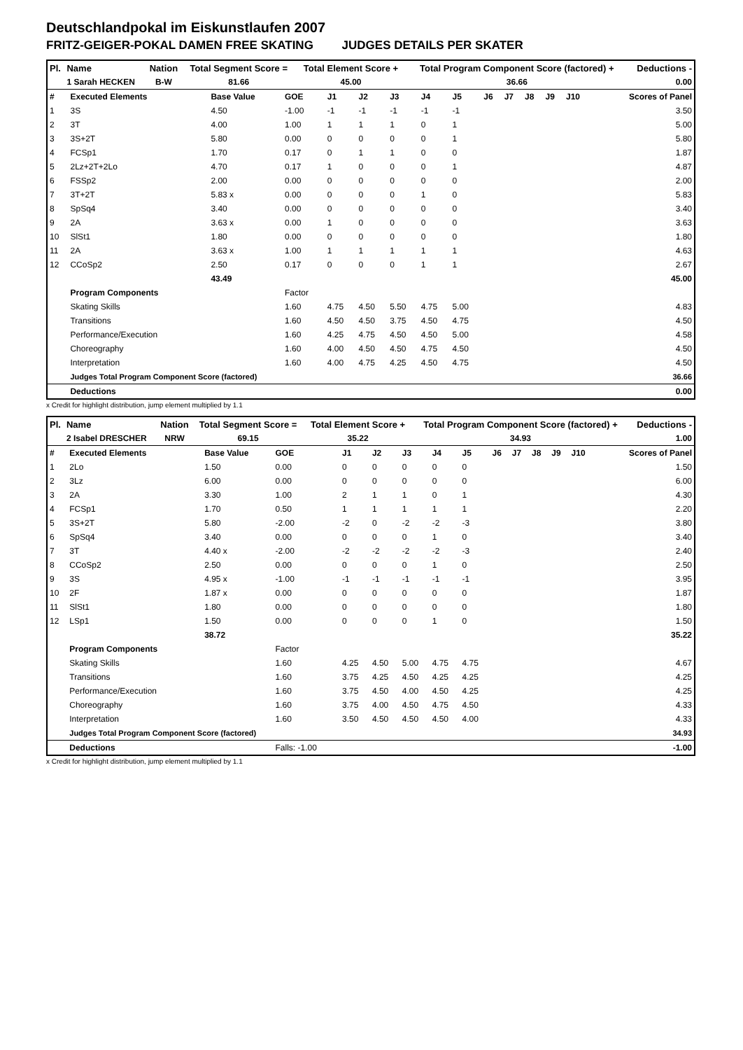Deutschlandpokal im Eiskunstlaufen 2007
FRITZ-GEIGER-POKAL DAMEN FREE SKATING JUDGES DETAILS PER SKATER
| Pl. | Name | Nation | Total Segment Score = | Total Element Score + | Total Program Component Score (factored) + | Deductions - |
| --- | --- | --- | --- | --- | --- | --- |
| | 1 Sarah HECKEN | B-W | 81.66 | 45.00 | 36.66 | 0.00 |
| # | Executed Elements | Base Value | GOE | J1 | J2 | J3 | J4 | J5 | J6 | J7 | J8 | J9 | J10 | Scores of Panel |
| 1 | 3S | 4.50 | -1.00 | -1 | -1 | -1 | -1 | -1 | | | | | | 3.50 |
| 2 | 3T | 4.00 | 1.00 | 1 | 1 | 1 | 0 | 1 | | | | | | 5.00 |
| 3 | 3S+2T | 5.80 | 0.00 | 0 | 0 | 0 | 0 | 1 | | | | | | 5.80 |
| 4 | FCSp1 | 1.70 | 0.17 | 0 | 1 | 1 | 0 | 0 | | | | | | 1.87 |
| 5 | 2Lz+2T+2Lo | 4.70 | 0.17 | 1 | 0 | 0 | 0 | 1 | | | | | | 4.87 |
| 6 | FSSp2 | 2.00 | 0.00 | 0 | 0 | 0 | 0 | 0 | | | | | | 2.00 |
| 7 | 3T+2T | 5.83 x | 0.00 | 0 | 0 | 0 | 1 | 0 | | | | | | 5.83 |
| 8 | SpSq4 | 3.40 | 0.00 | 0 | 0 | 0 | 0 | 0 | | | | | | 3.40 |
| 9 | 2A | 3.63 x | 0.00 | 1 | 0 | 0 | 0 | 0 | | | | | | 3.63 |
| 10 | SlSt1 | 1.80 | 0.00 | 0 | 0 | 0 | 0 | 0 | | | | | | 1.80 |
| 11 | 2A | 3.63 x | 1.00 | 1 | 1 | 1 | 1 | 1 | | | | | | 4.63 |
| 12 | CCoSp2 | 2.50 | 0.17 | 0 | 0 | 0 | 1 | 1 | | | | | | 2.67 |
| | | 43.49 | | | | | | | | | | | | 45.00 |
| | Program Components | | Factor | | | | | | | | | | | |
| | Skating Skills | | 1.60 | 4.75 | 4.50 | 5.50 | 4.75 | 5.00 | | | | | | 4.83 |
| | Transitions | | 1.60 | 4.50 | 4.50 | 3.75 | 4.50 | 4.75 | | | | | | 4.50 |
| | Performance/Execution | | 1.60 | 4.25 | 4.75 | 4.50 | 4.50 | 5.00 | | | | | | 4.58 |
| | Choreography | | 1.60 | 4.00 | 4.50 | 4.50 | 4.75 | 4.50 | | | | | | 4.50 |
| | Interpretation | | 1.60 | 4.00 | 4.75 | 4.25 | 4.50 | 4.75 | | | | | | 4.50 |
| | Judges Total Program Component Score (factored) | | | | | | | | | | | | | 36.66 |
| | Deductions | | | | | | | | | | | | | 0.00 |
x Credit for highlight distribution, jump element multiplied by 1.1
| Pl. | Name | Nation | Total Segment Score = | Total Element Score + | Total Program Component Score (factored) + | Deductions - |
| --- | --- | --- | --- | --- | --- | --- |
| | 2 Isabel DRESCHER | NRW | 69.15 | 35.22 | 34.93 | 1.00 |
| # | Executed Elements | Base Value | GOE | J1 | J2 | J3 | J4 | J5 | J6 | J7 | J8 | J9 | J10 | Scores of Panel |
| 1 | 2Lo | 1.50 | 0.00 | 0 | 0 | 0 | 0 | 0 | | | | | | 1.50 |
| 2 | 3Lz | 6.00 | 0.00 | 0 | 0 | 0 | 0 | 0 | | | | | | 6.00 |
| 3 | 2A | 3.30 | 1.00 | 2 | 1 | 1 | 0 | 1 | | | | | | 4.30 |
| 4 | FCSp1 | 1.70 | 0.50 | 1 | 1 | 1 | 1 | 1 | | | | | | 2.20 |
| 5 | 3S+2T | 5.80 | -2.00 | -2 | 0 | -2 | -2 | -3 | | | | | | 3.80 |
| 6 | SpSq4 | 3.40 | 0.00 | 0 | 0 | 0 | 1 | 0 | | | | | | 3.40 |
| 7 | 3T | 4.40 x | -2.00 | -2 | -2 | -2 | -2 | -3 | | | | | | 2.40 |
| 8 | CCoSp2 | 2.50 | 0.00 | 0 | 0 | 0 | 1 | 0 | | | | | | 2.50 |
| 9 | 3S | 4.95 x | -1.00 | -1 | -1 | -1 | -1 | -1 | | | | | | 3.95 |
| 10 | 2F | 1.87 x | 0.00 | 0 | 0 | 0 | 0 | 0 | | | | | | 1.87 |
| 11 | SlSt1 | 1.80 | 0.00 | 0 | 0 | 0 | 0 | 0 | | | | | | 1.80 |
| 12 | LSp1 | 1.50 | 0.00 | 0 | 0 | 0 | 1 | 0 | | | | | | 1.50 |
| | | 38.72 | | | | | | | | | | | | 35.22 |
| | Program Components | | Factor | | | | | | | | | | | |
| | Skating Skills | | 1.60 | 4.25 | 4.50 | 5.00 | 4.75 | 4.75 | | | | | | 4.67 |
| | Transitions | | 1.60 | 3.75 | 4.25 | 4.50 | 4.25 | 4.25 | | | | | | 4.25 |
| | Performance/Execution | | 1.60 | 3.75 | 4.50 | 4.00 | 4.50 | 4.25 | | | | | | 4.25 |
| | Choreography | | 1.60 | 3.75 | 4.00 | 4.50 | 4.75 | 4.50 | | | | | | 4.33 |
| | Interpretation | | 1.60 | 3.50 | 4.50 | 4.50 | 4.50 | 4.00 | | | | | | 4.33 |
| | Judges Total Program Component Score (factored) | | | | | | | | | | | | | 34.93 |
| | Deductions | | Falls: -1.00 | | | | | | | | | | | -1.00 |
x Credit for highlight distribution, jump element multiplied by 1.1